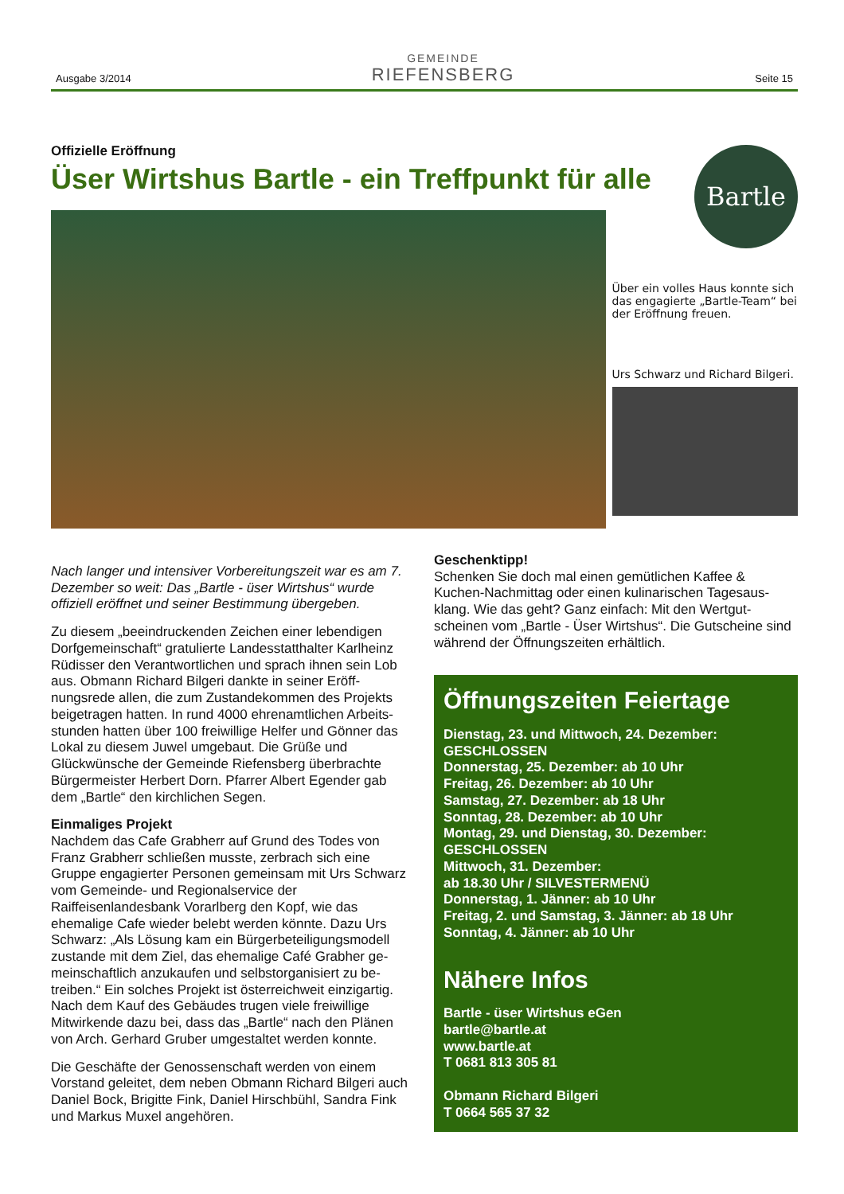Ausgabe 3/2014
GEMEINDE
RIEFENSBERG
Seite 15
Bartle
Offizielle Eröffnung
Üser Wirtshus Bartle - ein Treffpunkt für alle
Über ein volles Haus konnte sich das engagierte „Bartle-Team“ bei der Eröffnung freuen.
Urs Schwarz und Richard Bilgeri.
Nach langer und intensiver Vorbereitungszeit war es am 7. Dezember so weit: Das „Bartle - üser Wirtshus“ wurde offiziell eröffnet und seiner Bestimmung übergeben.
Zu diesem „beeindruckenden Zeichen einer lebendigen Dorfgemeinschaft“ gratulierte Landesstatthalter Karlheinz Rüdisser den Verantwortlichen und sprach ihnen sein Lob aus. Obmann Richard Bilgeri dankte in seiner Eröff-nungsrede allen, die zum Zustandekommen des Projekts beigetragen hatten. In rund 4000 ehrenamtlichen Arbeits-stunden hatten über 100 freiwillige Helfer und Gönner das Lokal zu diesem Juwel umgebaut. Die Grüße und Glückwünsche der Gemeinde Riefensberg überbrachte Bürgermeister Herbert Dorn. Pfarrer Albert Egender gab dem „Bartle“ den kirchlichen Segen.
Einmaliges Projekt
Nachdem das Cafe Grabherr auf Grund des Todes von Franz Grabherr schließen musste, zerbrach sich eine Gruppe engagierter Personen gemeinsam mit Urs Schwarz vom Gemeinde- und Regionalservice der Raiffeisenlandesbank Vorarlberg den Kopf, wie das ehemalige Cafe wieder belebt werden könnte. Dazu Urs Schwarz: „Als Lösung kam ein Bürgerbeteiligungsmodell zustande mit dem Ziel, das ehemalige Café Grabher ge-meinschaftlich anzukaufen und selbstorganisiert zu be-treiben.“ Ein solches Projekt ist österreichweit einzigartig. Nach dem Kauf des Gebäudes trugen viele freiwillige Mitwirkende dazu bei, dass das „Bartle“ nach den Plänen von Arch. Gerhard Gruber umgestaltet werden konnte.
Die Geschäfte der Genossenschaft werden von einem Vorstand geleitet, dem neben Obmann Richard Bilgeri auch Daniel Bock, Brigitte Fink, Daniel Hirschbühl, Sandra Fink und Markus Muxel angehören.
Geschenktipp!
Schenken Sie doch mal einen gemütlichen Kaffee & Kuchen-Nachmittag oder einen kulinarischen Tagesaus-klang. Wie das geht? Ganz einfach: Mit den Wertgut-scheinen vom „Bartle - Üser Wirtshus“. Die Gutscheine sind während der Öffnungszeiten erhältlich.
Öffnungszeiten Feiertage
Dienstag, 23. und Mittwoch, 24. Dezember:
GESCHLOSSEN
Donnerstag, 25. Dezember: ab 10 Uhr
Freitag, 26. Dezember: ab 10 Uhr
Samstag, 27. Dezember: ab 18 Uhr
Sonntag, 28. Dezember: ab 10 Uhr
Montag, 29. und Dienstag, 30. Dezember:
GESCHLOSSEN
Mittwoch, 31. Dezember:
ab 18.30 Uhr / SILVESTERMENÜ
Donnerstag, 1. Jänner: ab 10 Uhr
Freitag, 2. und Samstag, 3. Jänner: ab 18 Uhr
Sonntag, 4. Jänner: ab 10 Uhr
Nähere Infos
Bartle - üser Wirtshus eGen
bartle@bartle.at
www.bartle.at
T 0681 813 305 81
Obmann Richard Bilgeri
T 0664 565 37 32